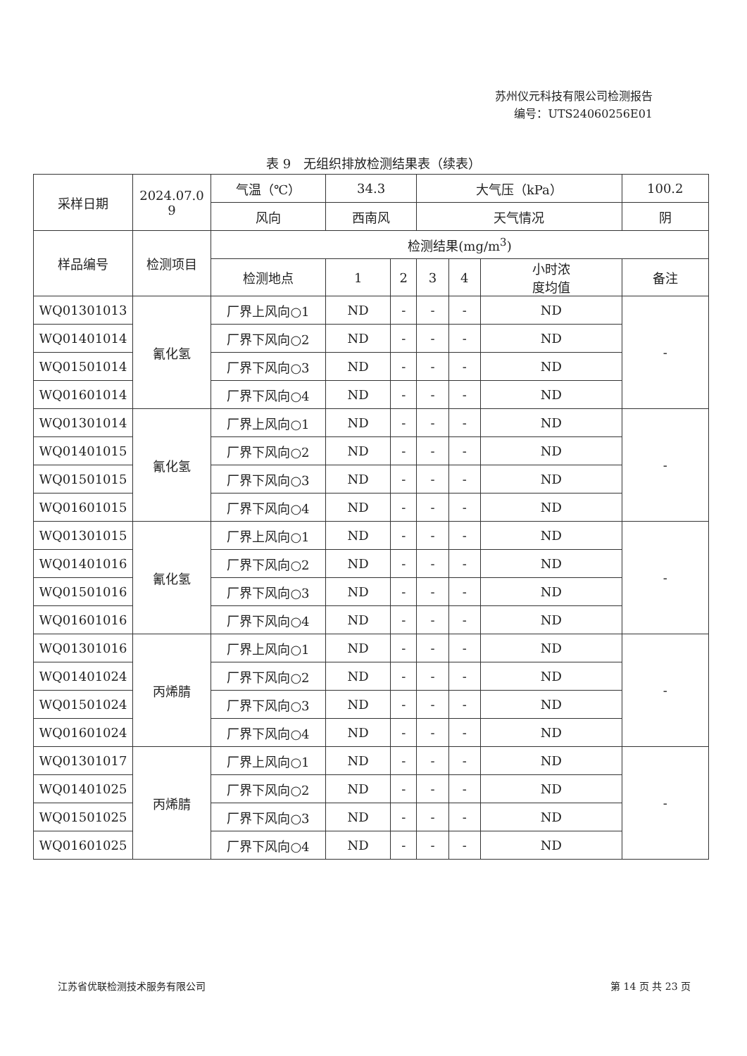苏州仪元科技有限公司检测报告
编号：UTS24060256E01
表 9　无组织排放检测结果表（续表）
| 采样日期 | 2024.07.0 9 | 气温（℃） | 34.3 | | 大气压（kPa） | | | 100.2 |
| | | 风向 | 西南风 | | 天气情况 | | | 阴 |
| 样品编号 | 检测项目 | 检测结果(mg/m<sup>3</sup>) | | | | | | |
| | | 检测地点 | 1 | 2 | 3 | 4 | 小时浓 度均值 | 备注 |
| WQ01301013 | 氰化氢 | 厂界上风向○1 | ND | - | - | - | ND | - |
| WQ01401014 | | 厂界下风向○2 | ND | - | - | - | ND | |
| WQ01501014 | | 厂界下风向○3 | ND | - | - | - | ND | |
| WQ01601014 | | 厂界下风向○4 | ND | - | - | - | ND | |
| WQ01301014 | 氰化氢 | 厂界上风向○1 | ND | - | - | - | ND | - |
| WQ01401015 | | 厂界下风向○2 | ND | - | - | - | ND | |
| WQ01501015 | | 厂界下风向○3 | ND | - | - | - | ND | |
| WQ01601015 | | 厂界下风向○4 | ND | - | - | - | ND | |
| WQ01301015 | 氰化氢 | 厂界上风向○1 | ND | - | - | - | ND | - |
| WQ01401016 | | 厂界下风向○2 | ND | - | - | - | ND | |
| WQ01501016 | | 厂界下风向○3 | ND | - | - | - | ND | |
| WQ01601016 | | 厂界下风向○4 | ND | - | - | - | ND | |
| WQ01301016 | 丙烯腈 | 厂界上风向○1 | ND | - | - | - | ND | - |
| WQ01401024 | | 厂界下风向○2 | ND | - | - | - | ND | |
| WQ01501024 | | 厂界下风向○3 | ND | - | - | - | ND | |
| WQ01601024 | | 厂界下风向○4 | ND | - | - | - | ND | |
| WQ01301017 | 丙烯腈 | 厂界上风向○1 | ND | - | - | - | ND | - |
| WQ01401025 | | 厂界下风向○2 | ND | - | - | - | ND | |
| WQ01501025 | | 厂界下风向○3 | ND | - | - | - | ND | |
| WQ01601025 | | 厂界下风向○4 | ND | - | - | - | ND | |
江苏省优联检测技术服务有限公司 第 14 页 共 23 页